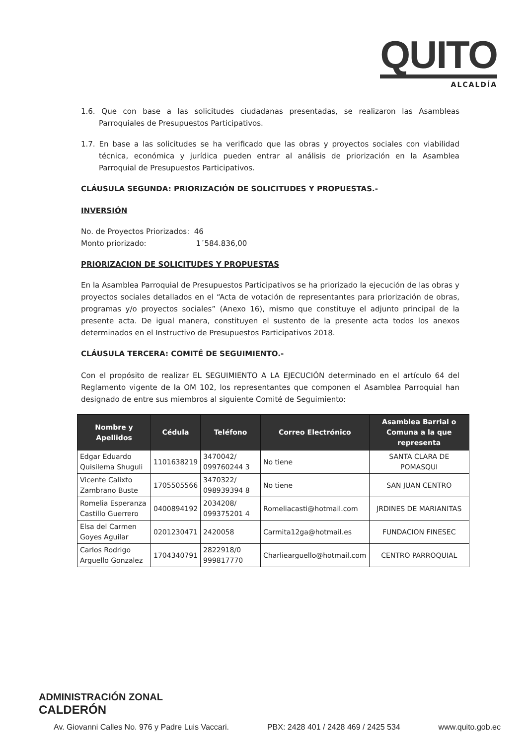QUITO
ALCALDÍA
1.6. Que con base a las solicitudes ciudadanas presentadas, se realizaron las Asambleas Parroquiales de Presupuestos Participativos.
1.7. En base a las solicitudes se ha verificado que las obras y proyectos sociales con viabilidad técnica, económica y jurídica pueden entrar al análisis de priorización en la Asamblea Parroquial de Presupuestos Participativos.
CLÁUSULA SEGUNDA: PRIORIZACIÓN DE SOLICITUDES Y PROPUESTAS.-
INVERSIÓN
No. de Proyectos Priorizados: 46
Monto priorizado: 1´584.836,00
PRIORIZACION DE SOLICITUDES Y PROPUESTAS
En la Asamblea Parroquial de Presupuestos Participativos se ha priorizado la ejecución de las obras y proyectos sociales detallados en el “Acta de votación de representantes para priorización de obras, programas y/o proyectos sociales” (Anexo 16), mismo que constituye el adjunto principal de la presente acta. De igual manera, constituyen el sustento de la presente acta todos los anexos determinados en el Instructivo de Presupuestos Participativos 2018.
CLÁUSULA TERCERA: COMITÉ DE SEGUIMIENTO.-
Con el propósito de realizar EL SEGUIMIENTO A LA EJECUCIÓN determinado en el artículo 64 del Reglamento vigente de la OM 102, los representantes que componen el Asamblea Parroquial han designado de entre sus miembros al siguiente Comité de Seguimiento:
| Nombre y Apellidos | Cédula | Teléfono | Correo Electrónico | Asamblea Barrial o Comuna a la que representa |
| --- | --- | --- | --- | --- |
| Edgar Eduardo Quisilema Shuguli | 1101638219 | 3470042/ 099760244 3 | No tiene | SANTA CLARA DE POMASQUI |
| Vicente Calixto Zambrano Buste | 1705505566 | 3470322/ 098939394 8 | No tiene | SAN JUAN CENTRO |
| Romelia Esperanza Castillo Guerrero | 0400894192 | 2034208/ 099375201 4 | Romeliacasti@hotmail.com | JRDINES DE MARIANITAS |
| Elsa del Carmen Goyes Aguilar | 0201230471 | 2420058 | Carmita12ga@hotmail.es | FUNDACION FINESEC |
| Carlos Rodrigo Arguello Gonzalez | 1704340791 | 2822918/0 999817770 | Charliearguello@hotmail.com | CENTRO PARROQUIAL |
ADMINISTRACIÓN ZONAL
CALDERÓN
Av. Giovanni Calles No. 976 y Padre Luis Vaccari. PBX: 2428 401 / 2428 469 / 2425 534 www.quito.gob.ec